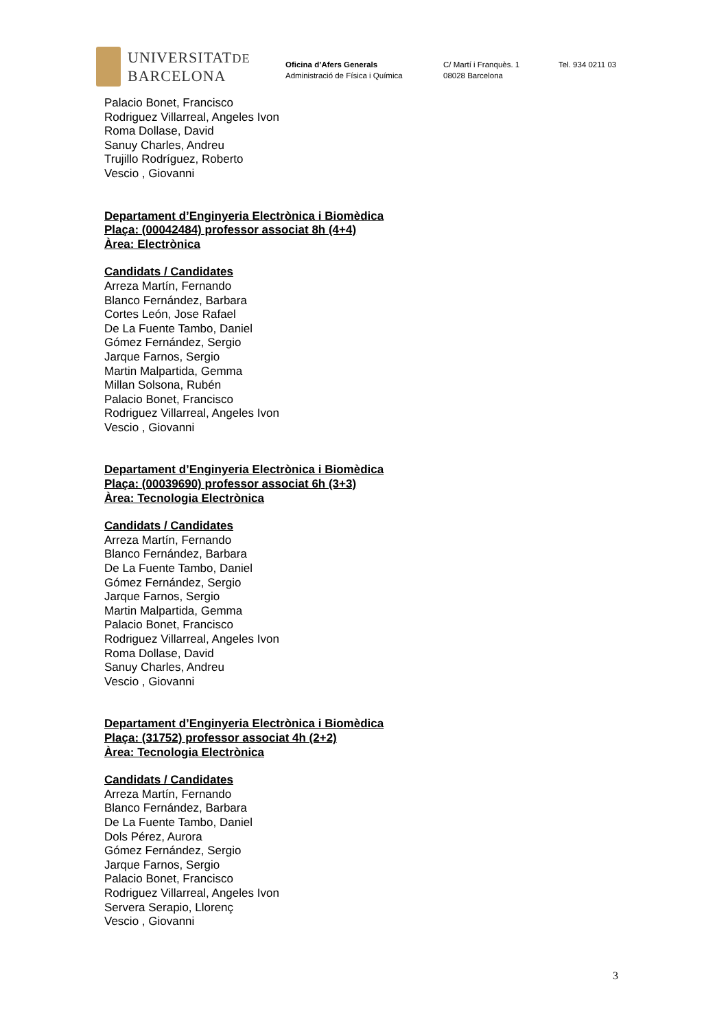UNIVERSITATDE
BARCELONA
Oficina d’Afers Generals
Administració de Física i Química
C/ Martí i Franquès. 1
08028 Barcelona
Tel. 934 0211 03
Palacio Bonet, Francisco
Rodriguez Villarreal, Angeles Ivon
Roma Dollase, David
Sanuy Charles, Andreu
Trujillo Rodríguez, Roberto
Vescio , Giovanni
Departament d’Enginyeria Electrònica i Biomèdica
Plaça: (00042484) professor associat 8h (4+4)
Àrea: Electrònica
Candidats / Candidates
Arreza Martín, Fernando
Blanco Fernández, Barbara
Cortes León, Jose Rafael
De La Fuente Tambo, Daniel
Gómez Fernández, Sergio
Jarque Farnos, Sergio
Martin Malpartida, Gemma
Millan Solsona, Rubén
Palacio Bonet, Francisco
Rodriguez Villarreal, Angeles Ivon
Vescio , Giovanni
Departament d’Enginyeria Electrònica i Biomèdica
Plaça: (00039690) professor associat 6h (3+3)
Àrea: Tecnologia Electrònica
Candidats / Candidates
Arreza Martín, Fernando
Blanco Fernández, Barbara
De La Fuente Tambo, Daniel
Gómez Fernández, Sergio
Jarque Farnos, Sergio
Martin Malpartida, Gemma
Palacio Bonet, Francisco
Rodriguez Villarreal, Angeles Ivon
Roma Dollase, David
Sanuy Charles, Andreu
Vescio , Giovanni
Departament d’Enginyeria Electrònica i Biomèdica
Plaça: (31752) professor associat 4h (2+2)
Àrea: Tecnologia Electrònica
Candidats / Candidates
Arreza Martín, Fernando
Blanco Fernández, Barbara
De La Fuente Tambo, Daniel
Dols Pérez, Aurora
Gómez Fernández, Sergio
Jarque Farnos, Sergio
Palacio Bonet, Francisco
Rodriguez Villarreal, Angeles Ivon
Servera Serapio, Llorenç
Vescio , Giovanni
3